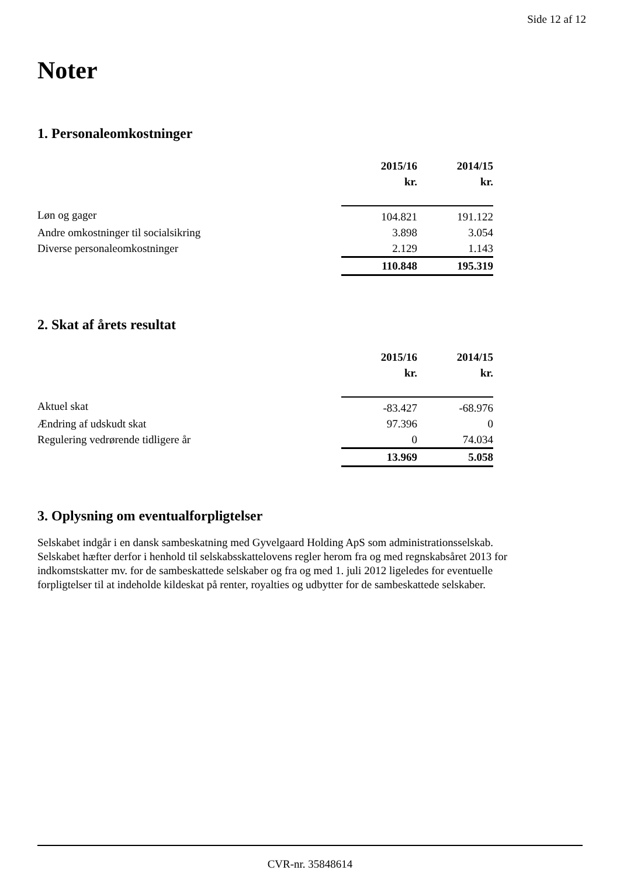Side 12 af 12
Noter
1. Personaleomkostninger
| | 2015/16 | 2014/15 |
| | kr. | kr. |
| Løn og gager | 104.821 | 191.122 |
| Andre omkostninger til socialsikring | 3.898 | 3.054 |
| Diverse personaleomkostninger | 2.129 | 1.143 |
| | 110.848 | 195.319 |
2. Skat af årets resultat
| | 2015/16 | 2014/15 |
| | kr. | kr. |
| Aktuel skat | -83.427 | -68.976 |
| Ændring af udskudt skat | 97.396 | 0 |
| Regulering vedrørende tidligere år | 0 | 74.034 |
| | 13.969 | 5.058 |
3. Oplysning om eventualforpligtelser
Selskabet indgår i en dansk sambeskatning med Gyvelgaard Holding ApS som administrationsselskab. Selskabet hæfter derfor i henhold til selskabsskattelovens regler herom fra og med regnskabsåret 2013 for indkomstskatter mv. for de sambeskattede selskaber og fra og med 1. juli 2012 ligeledes for eventuelle forpligtelser til at indeholde kildeskat på renter, royalties og udbytter for de sambeskattede selskaber.
CVR-nr. 35848614